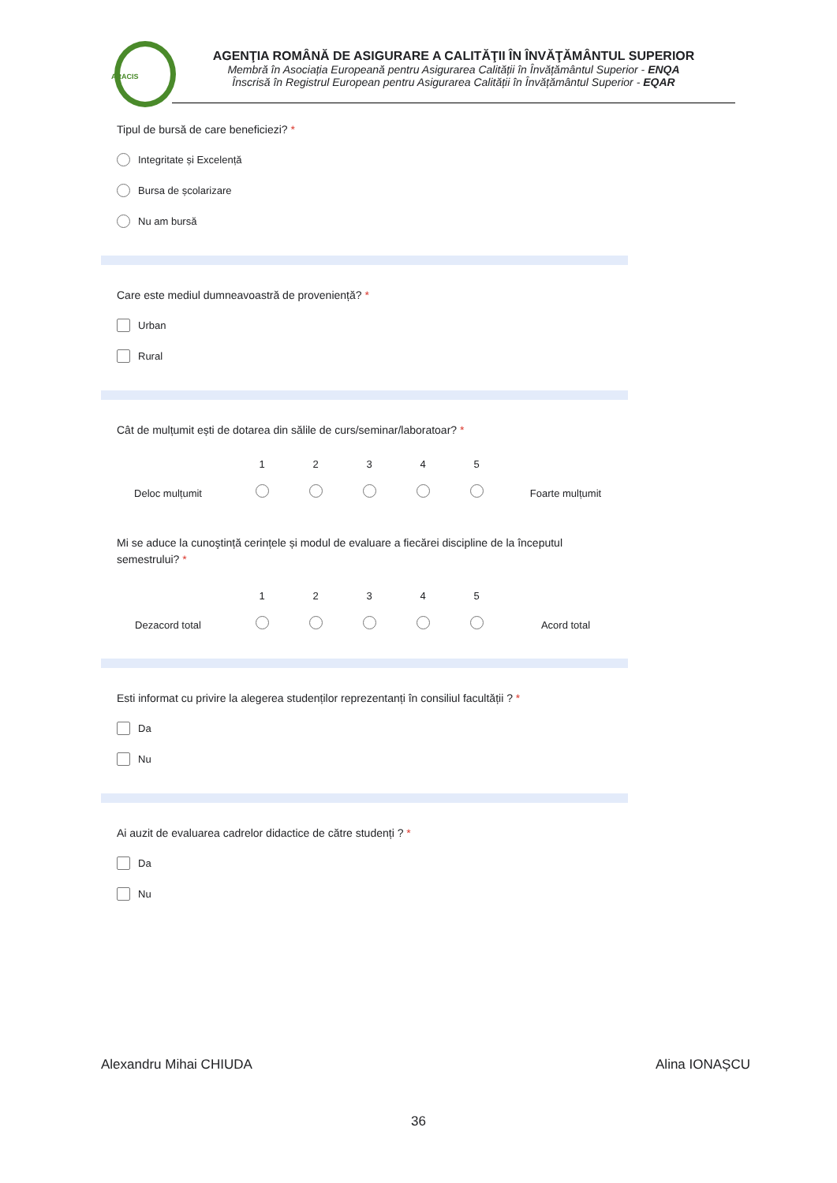ARACIS
AGENŢIA ROMÂNĂ DE ASIGURARE A CALITĂŢII ÎN ÎNVĂŢĂMÂNTUL SUPERIOR
Membră în Asociația Europeană pentru Asigurarea Calității în Învățământul Superior - ENQA
Înscrisă în Registrul European pentru Asigurarea Calității în Învățământul Superior - EQAR
Tipul de bursă de care beneficiezi? *
Integritate și Excelență
Bursa de școlarizare
Nu am bursă
Care este mediul dumneavoastră de proveniență? *
Urban
Rural
Cât de mulțumit ești de dotarea din sălile de curs/seminar/laboratoar? *
1
2
3
4
5
Deloc mulțumit
Foarte mulțumit
Mi se aduce la cunoştință cerințele și modul de evaluare a fiecărei discipline de la începutul semestrului? *
1
2
3
4
5
Dezacord total
Acord total
Esti informat cu privire la alegerea studenților reprezentanți în consiliul facultății ? *
Da
Nu
Ai auzit de evaluarea cadrelor didactice de către studenți ? *
Da
Nu
Alexandru Mihai CHIUDA Alina IONAȘCU
36